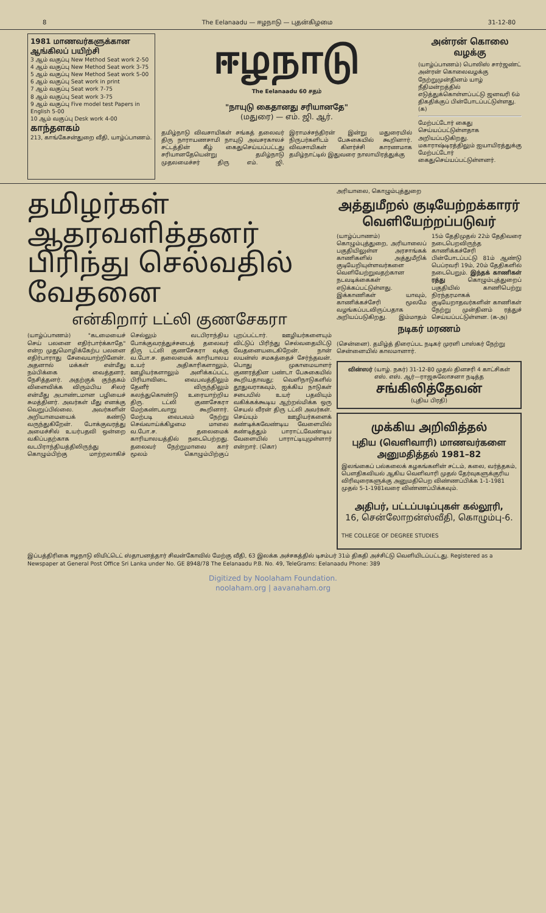8 The Eelanaadu — ஈழநாடு — புதன்கிழமை 31-12-80
1981 மாணவர்களுக்கான ஆங்கிலப் பயிற்சி
3 ஆம் வகுப்பு New Method Seat work 2-50
4 ஆம் வகுப்பு New Method Seat work 3-75
5 ஆம் வகுப்பு New Method Seat work 5-00
6 ஆம் வகுப்பு Seat work in print
7 ஆம் வகுப்பு Seat work 7-75
8 ஆம் வகுப்பு Seat work 3-75
9 ஆம் வகுப்பு Five model test Papers in English 5-00
10 ஆம் வகுப்பு Desk work 4-00
காந்தளகம்
213, காங்கேசன்துறை வீதி, யாழ்ப்பாணம்.
ஈழநாடு
The Eelanaadu 60 சதம்
"நாயுடு கைதானது சரியானதே"
(மதுரை) — எம். ஜி. ஆர்.
தமிழ்நாடு விவசாயிகள் சங்கத் தலைவர் திரு நாராயணசாமி நாயுடு அவசரகாலச் சட்டத்தின் கீழ் கைதுசெய்யப்பட்டது சரியானதேயென்று தமிழ்நாடு முதலமைச்சர் திரு எம். ஜி. இராமச்சந்திரன் இன்று மதுரையில் நிருபர்களிடம் பேசுகையில் கூறினார். விவசாயிகள் கிளர்ச்சி காரணமாக தமிழ்நாட்டில் இதுவரை நாலாயிரத்துக்கு
அன்ரன் கொலை வழக்கு
(யாழ்ப்பாணம்) பொலிஸ் சார்ஜண்ட் அன்ரன் கொலைவழக்கு நேற்றுமுன்தினம் யாழ் நீதிமன்றத்தில் எடுத்துக்கொள்ளப்பட்டு ஜனவரி 6ம் திகதிக்குப் பின்போடப்பட்டுள்ளது. (க)
மேற்பட்டோர் கைது செய்யப்பட்டுள்ளதாக அறியப்படுகிறது. மகாராஷ்டிரத்திலும் ஐயாயிரத்துக்கு மேற்பட்டோர் கைதுசெய்யப்பட்டுள்ளனர்.
தமிழர்கள் ஆதரவளித்தனர் பிரிந்து செல்வதில் வேதனை
என்கிறார் டட்லி குணசேகரா
(யாழ்ப்பாணம்) "கடமையைச் செய் பலனை எதிர்பார்க்காதே" என்ற முதுமொழிக்கேற்ப பலனை எதிர்பாராது சேவையாற்றினேன். அதனால் மக்கள் என்மீது நம்பிக்கை வைத்தனர், நேசித்தனர். அதற்குக் குந்தகம் விளைவிக்க விரும்பிய சிலர் என்மீது அபாண்டமான பழியைச் சுமத்தினர். அவர்கள் மீது எனக்கு வெறுப்பில்லை. அவர்களின் அறியாமையைக் கண்டு வருந்துகிறேன். போக்குவரத்து அமைச்சில் உயர்பதவி ஒன்றை வகிப்பதற்காக வடபிராந்தியத்திலிருந்து கொழும்பிற்கு மாற்றலாகிச் செல்லும் வடபிராந்திய போக்குவரத்துச்சபைத் தலைவர் திரு டட்லி குணசேகரா வுக்கு வ.போ.ச. தலைமைக் காரியாலய உயர் அதிகாரிகளாலும், ஊழியர்களாலும் அளிக்கப்பட்ட பிரியாவிடை வைபவத்திலும் தேனீர் விருந்திலும் கலந்துகொண்டு உரையாற்றிய திரு. டட்லி குணசேகரா மேற்கண்டவாறு கூறினார். மேற்படி வைபவம் நேற்று செவ்வாய்க்கிழமை மாலை வ.போ.ச. தலைமைக் காரியாலயத்தில் நடைபெற்றது. தலைவர் நேற்றுமாலை கார் மூலம் கொழும்பிற்குப் புறப்பட்டார். ஊழியர்களையும் விட்டுப் பிரிந்து செல்வதையிட்டு வேதனையடைகிறேன். நான் லயன்ஸ் சமகத்தைச் சேர்ந்தவன். பொது முகாமையாளர் குணரத்தின பண்டா பேசுகையில் கூறியதாவது; வெளிநாடுகளில் தூதுவராகவும், ஐக்கிய நாடுகள் சபையில் உயர் பதவியும் வகிக்கக்கூடிய ஆற்றல்மிக்க ஒரு செயல் வீரன் திரு டட்லி அவர்கள். செய்யும் ஊழியர்களைக் கண்டிக்கவேண்டிய வேளையில் கண்டித்தும் பாராட்டவேண்டிய வேளையில் பாராட்டியுமுள்ளார் என்றார். (கொ)
அரியாலை, கொழும்புத்துறை
அத்துமீறல் குடியேற்றக்காரர் வெளியேற்றப்படுவர்
(யாழ்ப்பாணம்) கொழும்புத்துறை, அரியாலைப் பகுதியிலுள்ள அரசாங்கக் காணிகளில் அத்துமீறிக் குடியேறியுள்ளவர்களை வெளியேற்றுவதற்கான நடவடிக்கைகள் எடுக்கப்பட்டுள்ளது. இக்காணிகள் யாவும், காணிக்கச்சேரி மூலமே வழங்கப்படவிருப்பதாக அறியப்படுகிறது. இம்மாதம் 15ம் தேதிமுதல் 22ம் தேதிவரை நடைபெறவிருந்த காணிக்கச்சேரி பின்போடப்பட்டு 81ம் ஆண்டு பெப்ரவரி 19ம், 20ம் தேதிகளில் நடைபெறும். இந்தக் காணிகள் ரத்து கொழும்புத்துறைப் பகுதியில் காணிபெற்று நிரந்தரமாகக் குடியேறாதவர்களின் காணிகள் நேற்று முன்தினம் ரத்துச் செய்யப்பட்டுள்ளன. (க-அ)
நடிகர் மரணம்
(சென்னை). தமிழ்த் திரைப்பட நடிகர் முரளி பாஸ்கர் நேற்று சென்னையில் காலமானார்.
வின்ஸர் (யாழ். நகர்) 31-12-80 முதல் தினசரி 4 காட்சிகள்
எஸ். எஸ். ஆர்—ராஜசுலோசனா நடித்த
சங்கிலித்தேவன்
(புதிய பிரதி)
முக்கிய அறிவித்தல்
புதிய (வெளிவாரி) மாணவர்களை அனுமதித்தல் 1981–82
இலங்கைப் பல்கலைக் கழகங்களின் சட்டம், கலை, வர்த்தகம், பௌதிகவியல் ஆகிய வெளிவாரி முதல் தேர்வுகளுக்குரிய விரிவுரைகளுக்கு அனுமதிபெற விண்ணப்பிக்க 1-1-1981 முதல் 5-1-1981வரை விண்ணப்பிக்கவும்.
அதிபர், பட்டப்படிப்புகள் கல்லூரி,
16, சென்லோறன்ஸ்வீதி, கொழும்பு-6.
THE COLLEGE OF DEGREE STUDIES
இப்பத்திரிகை ஈழநாடு லிமிட்டெட் ஸ்தாபனத்தார் சிவன்கோவில் மேற்கு வீதி, 63 இலக்க அச்சகத்தில் டிசம்பர் 31ம் திகதி அச்சிட்டு வெளியிடப்பட்டது. Registered as a Newspaper at General Post Office Sri Lanka under No. GE 8948/78 The Eelanaadu P.B. No. 49, TeleGrams: Eelanaadu Phone: 389
Digitized by Noolaham Foundation.
noolaham.org | aavanaham.org